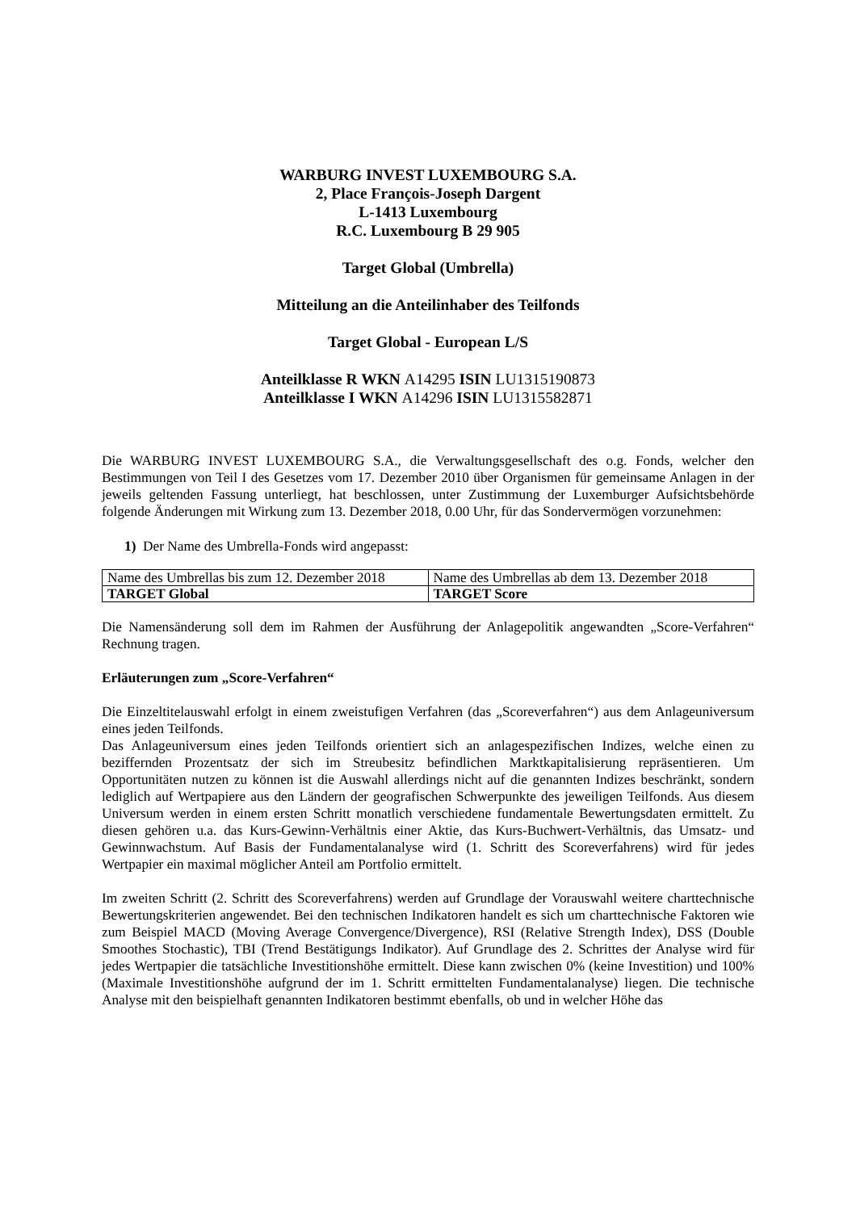WARBURG INVEST LUXEMBOURG S.A.
2, Place François-Joseph Dargent
L-1413 Luxembourg
R.C. Luxembourg B 29 905
Target Global (Umbrella)
Mitteilung an die Anteilinhaber des Teilfonds
Target Global - European L/S
Anteilklasse R WKN A14295 ISIN LU1315190873
Anteilklasse I WKN A14296 ISIN LU1315582871
Die WARBURG INVEST LUXEMBOURG S.A., die Verwaltungsgesellschaft des o.g. Fonds, welcher den Bestimmungen von Teil I des Gesetzes vom 17. Dezember 2010 über Organismen für gemeinsame Anlagen in der jeweils geltenden Fassung unterliegt, hat beschlossen, unter Zustimmung der Luxemburger Aufsichtsbehörde folgende Änderungen mit Wirkung zum 13. Dezember 2018, 0.00 Uhr, für das Sondervermögen vorzunehmen:
1) Der Name des Umbrella-Fonds wird angepasst:
| Name des Umbrellas bis zum 12. Dezember 2018 | Name des Umbrellas ab dem 13. Dezember 2018 |
| TARGET Global | TARGET Score |
Die Namensänderung soll dem im Rahmen der Ausführung der Anlagepolitik angewandten „Score-Verfahren“ Rechnung tragen.
Erläuterungen zum „Score-Verfahren“
Die Einzeltitelauswahl erfolgt in einem zweistufigen Verfahren (das „Scoreverfahren“) aus dem Anlageuniversum eines jeden Teilfonds.
Das Anlageuniversum eines jeden Teilfonds orientiert sich an anlagespezifischen Indizes, welche einen zu beziffernden Prozentsatz der sich im Streubesitz befindlichen Marktkapitalisierung repräsentieren. Um Opportunitäten nutzen zu können ist die Auswahl allerdings nicht auf die genannten Indizes beschränkt, sondern lediglich auf Wertpapiere aus den Ländern der geografischen Schwerpunkte des jeweiligen Teilfonds. Aus diesem Universum werden in einem ersten Schritt monatlich verschiedene fundamentale Bewertungsdaten ermittelt. Zu diesen gehören u.a. das Kurs-Gewinn-Verhältnis einer Aktie, das Kurs-Buchwert-Verhältnis, das Umsatz- und Gewinnwachstum. Auf Basis der Fundamentalanalyse wird (1. Schritt des Scoreverfahrens) wird für jedes Wertpapier ein maximal möglicher Anteil am Portfolio ermittelt.
Im zweiten Schritt (2. Schritt des Scoreverfahrens) werden auf Grundlage der Vorauswahl weitere charttechnische Bewertungskriterien angewendet. Bei den technischen Indikatoren handelt es sich um charttechnische Faktoren wie zum Beispiel MACD (Moving Average Convergence/Divergence), RSI (Relative Strength Index), DSS (Double Smoothes Stochastic), TBI (Trend Bestätigungs Indikator). Auf Grundlage des 2. Schrittes der Analyse wird für jedes Wertpapier die tatsächliche Investitionshöhe ermittelt. Diese kann zwischen 0% (keine Investition) und 100% (Maximale Investitionshöhe aufgrund der im 1. Schritt ermittelten Fundamentalanalyse) liegen. Die technische Analyse mit den beispielhaft genannten Indikatoren bestimmt ebenfalls, ob und in welcher Höhe das